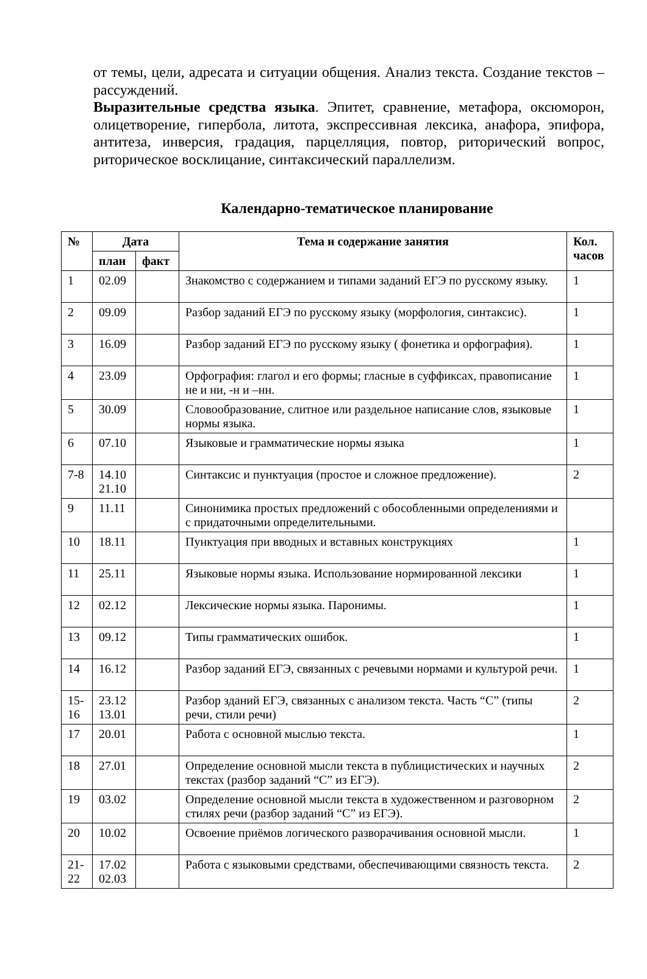от темы, цели, адресата и ситуации общения. Анализ текста. Создание текстов – рассуждений.
Выразительные средства языка. Эпитет, сравнение, метафора, оксюморон, олицетворение, гипербола, литота, экспрессивная лексика, анафора, эпифора, антитеза, инверсия, градация, парцелляция, повтор, риторический вопрос, риторическое восклицание, синтаксический параллелизм.
Календарно-тематическое планирование
| № | Дата | | Тема и содержание занятия | Кол. часов |
| --- | --- | --- | --- | --- |
| | план | факт | | |
| 1 | 02.09 | | Знакомство с содержанием и типами заданий ЕГЭ по русскому языку. | 1 |
| 2 | 09.09 | | Разбор заданий ЕГЭ по русскому языку (морфология, синтаксис). | 1 |
| 3 | 16.09 | | Разбор заданий ЕГЭ по русскому языку ( фонетика и орфография). | 1 |
| 4 | 23.09 | | Орфография: глагол и его формы; гласные в суффиксах, правописание не и ни, -н и –нн. | 1 |
| 5 | 30.09 | | Словообразование, слитное или раздельное написание слов, языковые нормы языка. | 1 |
| 6 | 07.10 | | Языковые и грамматические нормы языка | 1 |
| 7-8 | 14.10 21.10 | | Синтаксис и пунктуация (простое и сложное предложение). | 2 |
| 9 | 11.11 | | Синонимика простых предложений с обособленными определениями и с придаточными определительными. | |
| 10 | 18.11 | | Пунктуация при вводных и вставных конструкциях | 1 |
| 11 | 25.11 | | Языковые нормы языка. Использование нормированной лексики | 1 |
| 12 | 02.12 | | Лексические нормы языка. Паронимы. | 1 |
| 13 | 09.12 | | Типы грамматических ошибок. | 1 |
| 14 | 16.12 | | Разбор заданий ЕГЭ, связанных с речевыми нормами и культурой речи. | 1 |
| 15-16 | 23.12 13.01 | | Разбор зданий ЕГЭ, связанных с анализом текста. Часть “С” (типы речи, стили речи) | 2 |
| 17 | 20.01 | | Работа с основной мыслью текста. | 1 |
| 18 | 27.01 | | Определение основной мысли текста в публицистических и научных текстах (разбор заданий “С” из ЕГЭ). | 2 |
| 19 | 03.02 | | Определение основной мысли текста в художественном и разговорном стилях речи (разбор заданий “С” из ЕГЭ). | 2 |
| 20 | 10.02 | | Освоение приёмов логического разворачивания основной мысли. | 1 |
| 21-22 | 17.02 02.03 | | Работа с языковыми средствами, обеспечивающими связность текста. | 2 |